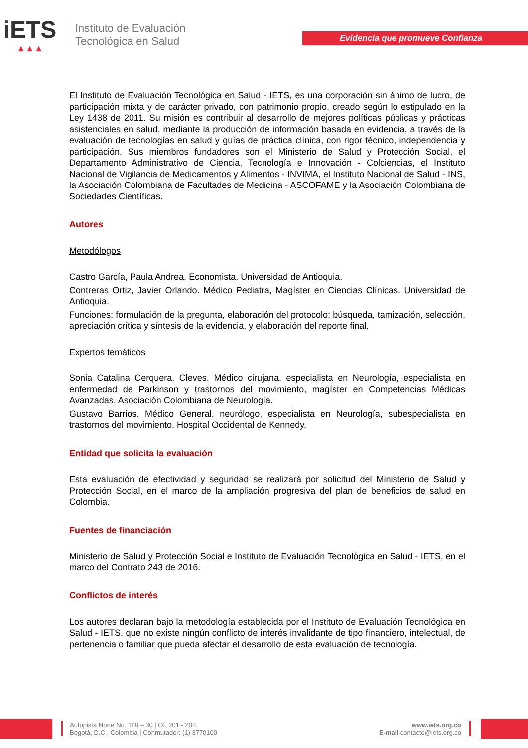iETS
▲▲▲
Instituto de Evaluación
Tecnológica en Salud
Evidencia que promueve Confianza
El Instituto de Evaluación Tecnológica en Salud - IETS, es una corporación sin ánimo de lucro, de participación mixta y de carácter privado, con patrimonio propio, creado según lo estipulado en la Ley 1438 de 2011. Su misión es contribuir al desarrollo de mejores políticas públicas y prácticas asistenciales en salud, mediante la producción de información basada en evidencia, a través de la evaluación de tecnologías en salud y guías de práctica clínica, con rigor técnico, independencia y participación. Sus miembros fundadores son el Ministerio de Salud y Protección Social, el Departamento Administrativo de Ciencia, Tecnología e Innovación - Colciencias, el Instituto Nacional de Vigilancia de Medicamentos y Alimentos - INVIMA, el Instituto Nacional de Salud - INS, la Asociación Colombiana de Facultades de Medicina - ASCOFAME y la Asociación Colombiana de Sociedades Científicas.
Autores
Metodólogos
Castro García, Paula Andrea. Economista. Universidad de Antioquia.
Contreras Ortiz, Javier Orlando. Médico Pediatra, Magíster en Ciencias Clínicas. Universidad de Antioquia.
Funciones: formulación de la pregunta, elaboración del protocolo; búsqueda, tamización, selección, apreciación crítica y síntesis de la evidencia, y elaboración del reporte final.
Expertos temáticos
Sonia Catalina Cerquera. Cleves. Médico cirujana, especialista en Neurología, especialista en enfermedad de Parkinson y trastornos del movimiento, magíster en Competencias Médicas Avanzadas. Asociación Colombiana de Neurología.
Gustavo Barrios. Médico General, neurólogo, especialista en Neurología, subespecialista en trastornos del movimiento. Hospital Occidental de Kennedy.
Entidad que solicita la evaluación
Esta evaluación de efectividad y seguridad se realizará por solicitud del Ministerio de Salud y Protección Social, en el marco de la ampliación progresiva del plan de beneficios de salud en Colombia.
Fuentes de financiación
Ministerio de Salud y Protección Social e Instituto de Evaluación Tecnológica en Salud - IETS, en el marco del Contrato 243 de 2016.
Conflictos de interés
Los autores declaran bajo la metodología establecida por el Instituto de Evaluación Tecnológica en Salud - IETS, que no existe ningún conflicto de interés invalidante de tipo financiero, intelectual, de pertenencia o familiar que pueda afectar el desarrollo de esta evaluación de tecnología.
Autopista Norte No. 118 – 30 | Of. 201 - 202.
Bogotá, D.C., Colombia | Conmutador: (1) 3770100
www.iets.org.co
E-mail contacto@iets.org.co